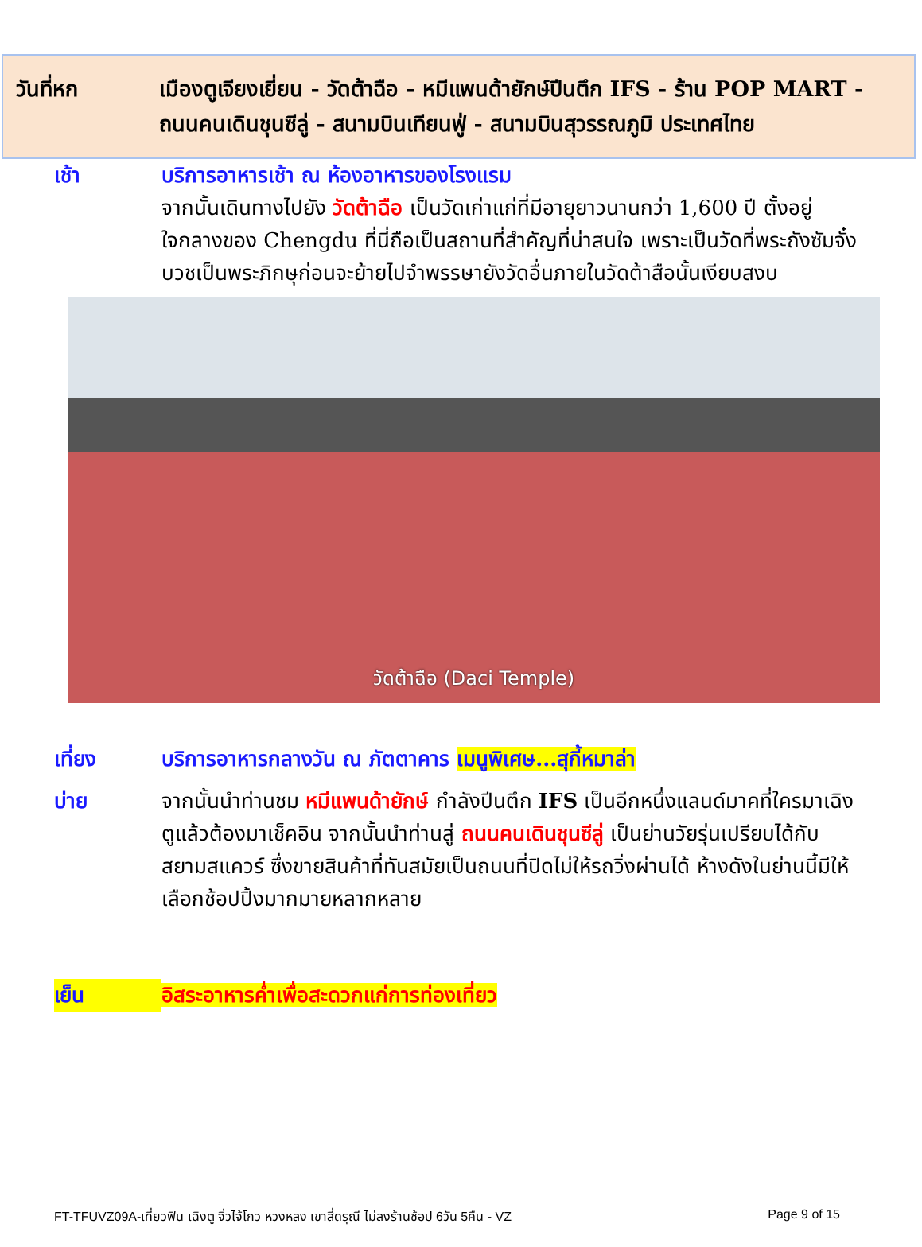วันที่หก เมืองตูเจียงเยี่ยน - วัดต้าฉือ - หมีแพนด้ายักษ์ปีนตึก IFS - ร้าน POP MART - ถนนคนเดินชุนซีลู่ - สนามบินเทียนฟู่ - สนามบินสุวรรณภูมิ ประเทศไทย
เช้า บริการอาหารเช้า ณ ห้องอาหารของโรงแรม
จากนั้นเดินทางไปยัง วัดต้าฉือ เป็นวัดเก่าแก่ที่มีอายุยาวนานกว่า 1,600 ปี ตั้งอยู่ใจกลางของ Chengdu ที่นี่ถือเป็นสถานที่สำคัญที่น่าสนใจ เพราะเป็นวัดที่พระถังซัมจั๋งบวชเป็นพระภิกษุก่อนจะย้ายไปจำพรรษายังวัดอื่นภายในวัดต้าสือนั้นเงียบสงบ
วัดต้าฉือ (Daci Temple)
เที่ยง บริการอาหารกลางวัน ณ ภัตตาคาร เมนูพิเศษ...สุกี้หมาล่า
บ่าย จากนั้นนำท่านชม หมีแพนด้ายักษ์ กำลังปีนตึก IFS เป็นอีกหนึ่งแลนด์มาคที่ใครมาเฉิงตูแล้วต้องมาเช็คอิน จากนั้นนำท่านสู่ ถนนคนเดินชุนซีลู่ เป็นย่านวัยรุ่นเปรียบได้กับสยามสแควร์ ซึ่งขายสินค้าที่ทันสมัยเป็นถนนที่ปิดไม่ให้รถวิ่งผ่านได้ ห้างดังในย่านนี้มีให้เลือกช้อปปิ้งมากมายหลากหลาย
เย็น อิสระอาหารค่ำเพื่อสะดวกแก่การท่องเที่ยว
FT-TFUVZ09A-เที่ยวฟิน เฉิงตู จิ่วไจ้โกว หวงหลง เขาสี่ดรุณี ไม่ลงร้านช้อป 6วัน 5คืน - VZ Page 9 of 15